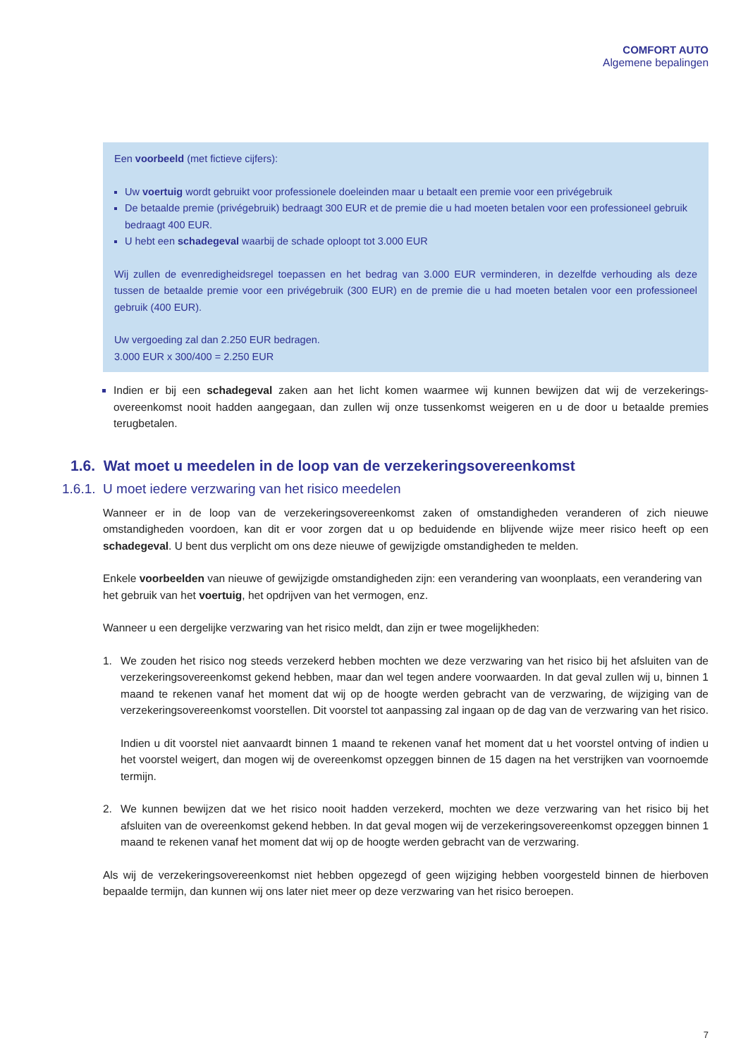COMFORT AUTO
Algemene bepalingen
Een voorbeeld (met fictieve cijfers):
Uw voertuig wordt gebruikt voor professionele doeleinden maar u betaalt een premie voor een privégebruik
De betaalde premie (privégebruik) bedraagt 300 EUR et de premie die u had moeten betalen voor een professioneel gebruik bedraagt 400 EUR.
U hebt een schadegeval waarbij de schade oploopt tot 3.000 EUR
Wij zullen de evenredigheidsregel toepassen en het bedrag van 3.000 EUR verminderen, in dezelfde verhouding als deze tussen de betaalde premie voor een privégebruik (300 EUR) en de premie die u had moeten betalen voor een professioneel gebruik (400 EUR).
Uw vergoeding zal dan 2.250 EUR bedragen.
3.000 EUR x 300/400 = 2.250 EUR
Indien er bij een schadegeval zaken aan het licht komen waarmee wij kunnen bewijzen dat wij de verzekerings-overeenkomst nooit hadden aangegaan, dan zullen wij onze tussenkomst weigeren en u de door u betaalde premies terugbetalen.
1.6. Wat moet u meedelen in de loop van de verzekeringsovereenkomst
1.6.1. U moet iedere verzwaring van het risico meedelen
Wanneer er in de loop van de verzekeringsovereenkomst zaken of omstandigheden veranderen of zich nieuwe omstandigheden voordoen, kan dit er voor zorgen dat u op beduidende en blijvende wijze meer risico heeft op een schadegeval. U bent dus verplicht om ons deze nieuwe of gewijzigde omstandigheden te melden.
Enkele voorbeelden van nieuwe of gewijzigde omstandigheden zijn: een verandering van woonplaats, een verandering van het gebruik van het voertuig, het opdrijven van het vermogen, enz.
Wanneer u een dergelijke verzwaring van het risico meldt, dan zijn er twee mogelijkheden:
1. We zouden het risico nog steeds verzekerd hebben mochten we deze verzwaring van het risico bij het afsluiten van de verzekeringsovereenkomst gekend hebben, maar dan wel tegen andere voorwaarden. In dat geval zullen wij u, binnen 1 maand te rekenen vanaf het moment dat wij op de hoogte werden gebracht van de verzwaring, de wijziging van de verzekeringsovereenkomst voorstellen. Dit voorstel tot aanpassing zal ingaan op de dag van de verzwaring van het risico.
Indien u dit voorstel niet aanvaardt binnen 1 maand te rekenen vanaf het moment dat u het voorstel ontving of indien u het voorstel weigert, dan mogen wij de overeenkomst opzeggen binnen de 15 dagen na het verstrijken van voornoemde termijn.
2. We kunnen bewijzen dat we het risico nooit hadden verzekerd, mochten we deze verzwaring van het risico bij het afsluiten van de overeenkomst gekend hebben. In dat geval mogen wij de verzekeringsovereenkomst opzeggen binnen 1 maand te rekenen vanaf het moment dat wij op de hoogte werden gebracht van de verzwaring.
Als wij de verzekeringsovereenkomst niet hebben opgezegd of geen wijziging hebben voorgesteld binnen de hierboven bepaalde termijn, dan kunnen wij ons later niet meer op deze verzwaring van het risico beroepen.
7